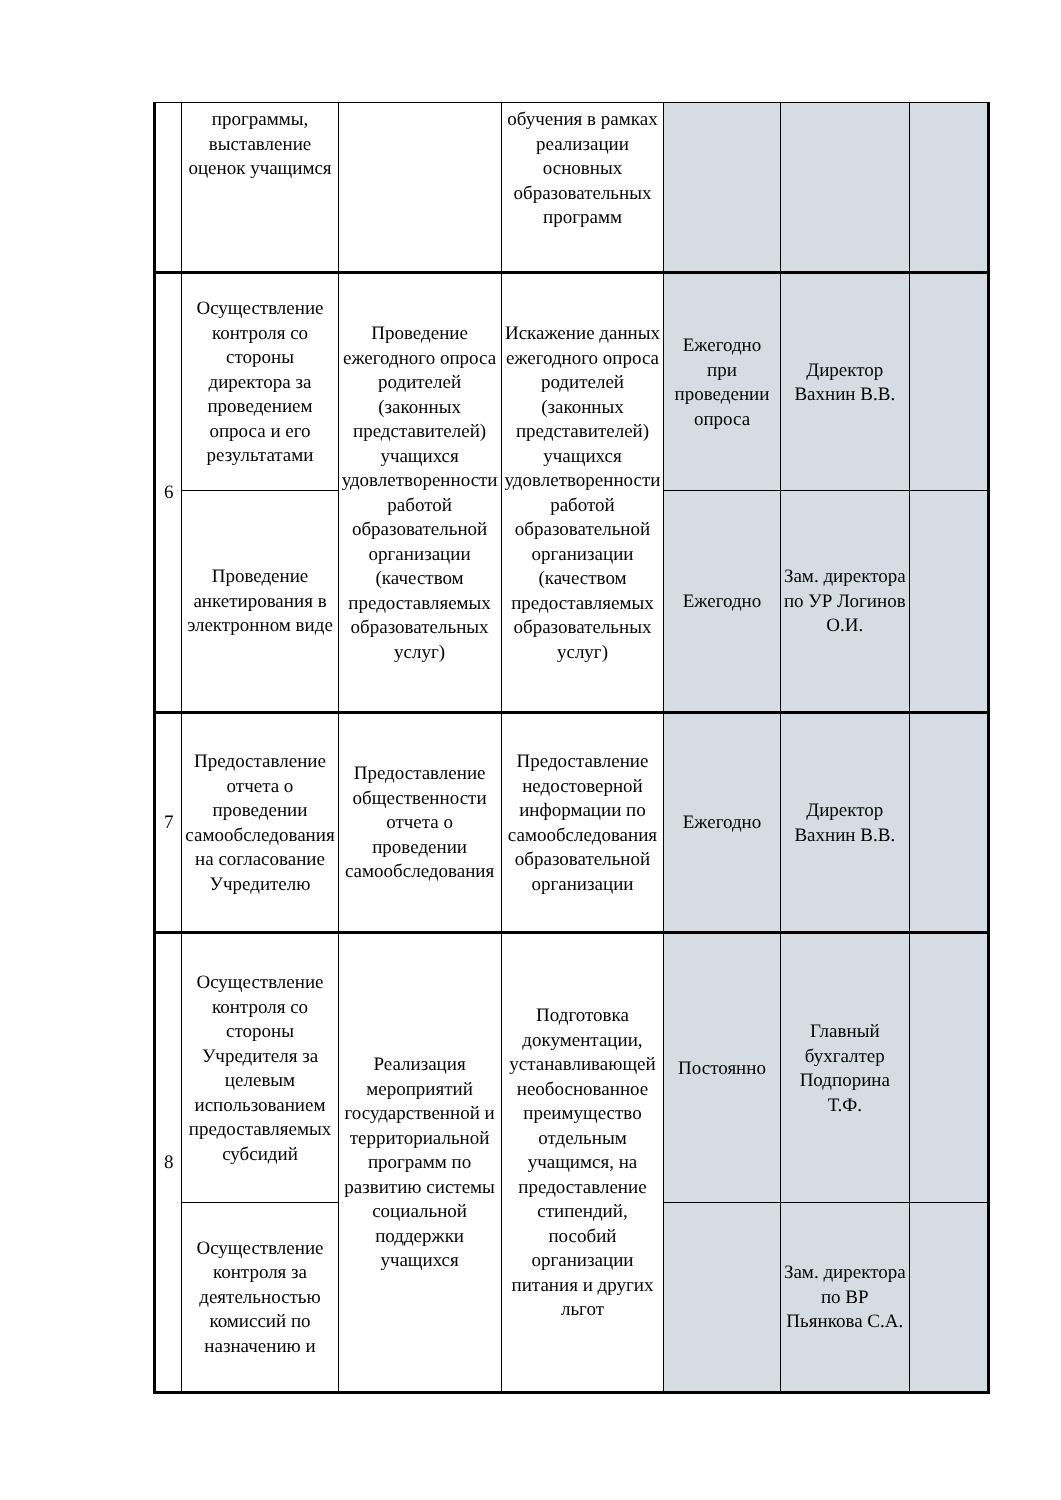| | программы, выставление оценок учащимся | | обучения в рамках реализации основных образовательных программ | | | |
| 6 | Осуществление контроля со стороны директора за проведением опроса и его результатами | Проведение ежегодного опроса родителей (законных представителей) учащихся удовлетворенности работой образовательной организации (качеством предоставляемых образовательных услуг) | Искажение данных ежегодного опроса родителей (законных представителей) учащихся удовлетворенности работой образовательной организации (качеством предоставляемых образовательных услуг) | Ежегодно при проведении опроса | Директор Вахнин В.В. | |
| | Проведение анкетирования в электронном виде | | | Ежегодно | Зам. директора по УР Логинов О.И. | |
| 7 | Предоставление отчета о проведении самообследования на согласование Учредителю | Предоставление общественности отчета о проведении самообследования | Предоставление недостоверной информации по самообследования образовательной организации | Ежегодно | Директор Вахнин В.В. | |
| 8 | Осуществление контроля со стороны Учредителя за целевым использованием предоставляемых субсидий | Реализация мероприятий государственной и территориальной программ по развитию системы социальной поддержки учащихся | Подготовка документации, устанавливающей необоснованное преимущество отдельным учащимся, на предоставление стипендий, пособий организации питания и других льгот | Постоянно | Главный бухгалтер Подпорина Т.Ф. | |
| | Осуществление контроля за деятельностью комиссий по назначению и | | | | Зам. директора по ВР Пьянкова С.А. | |